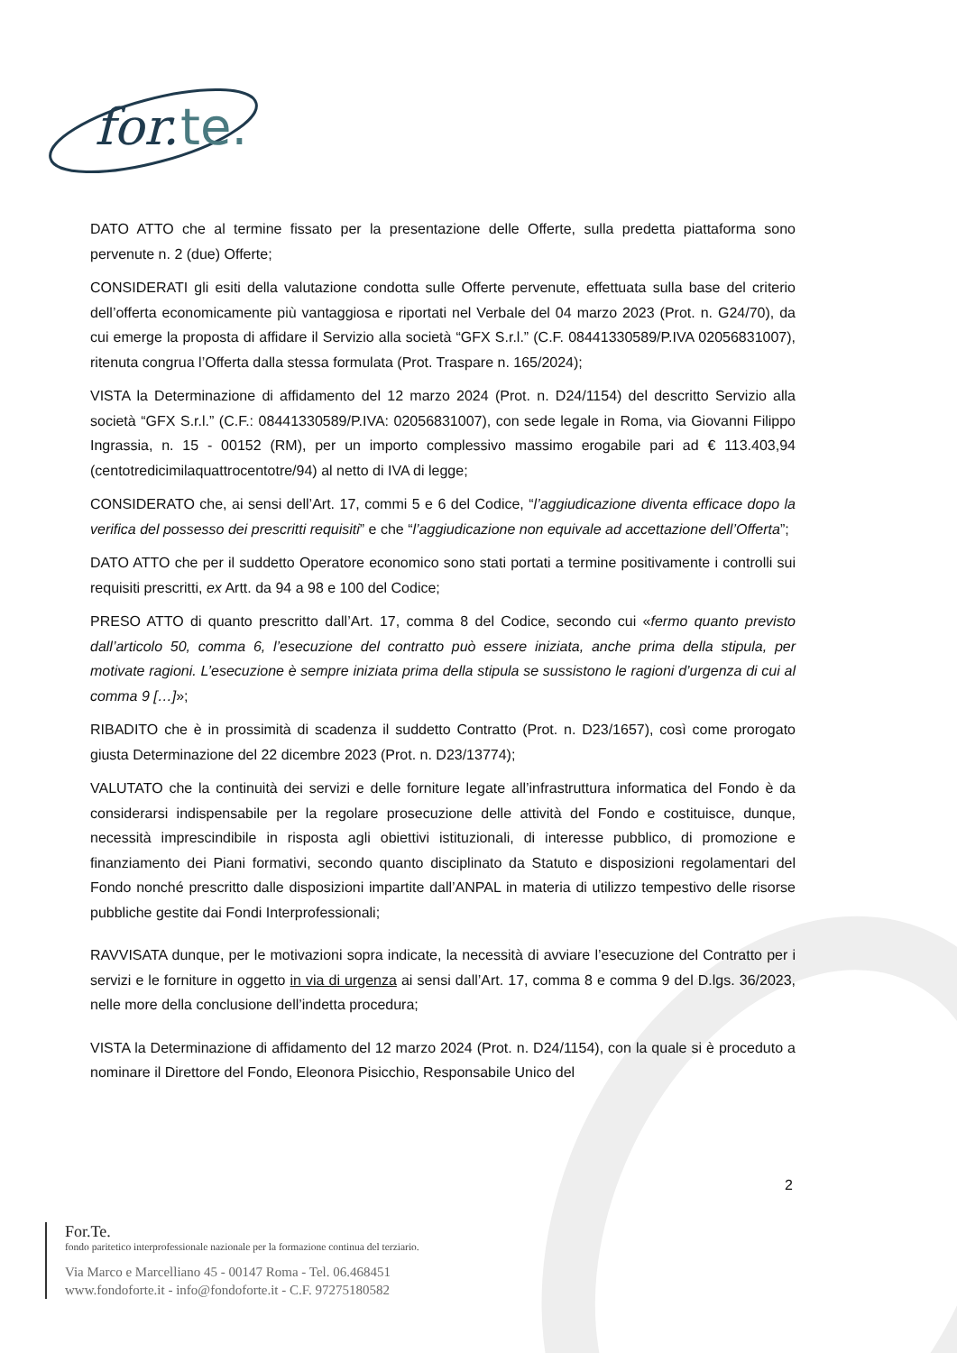for.
te.
DATO ATTO che al termine fissato per la presentazione delle Offerte, sulla predetta piattaforma sono pervenute n. 2 (due) Offerte;
CONSIDERATI gli esiti della valutazione condotta sulle Offerte pervenute, effettuata sulla base del criterio dell’offerta economicamente più vantaggiosa e riportati nel Verbale del 04 marzo 2023 (Prot. n. G24/70), da cui emerge la proposta di affidare il Servizio alla società “GFX S.r.l.” (C.F. 08441330589/P.IVA 02056831007), ritenuta congrua l’Offerta dalla stessa formulata (Prot. Traspare n. 165/2024);
VISTA la Determinazione di affidamento del 12 marzo 2024 (Prot. n. D24/1154) del descritto Servizio alla società “GFX S.r.l.” (C.F.: 08441330589/P.IVA: 02056831007), con sede legale in Roma, via Giovanni Filippo Ingrassia, n. 15 - 00152 (RM), per un importo complessivo massimo erogabile pari ad € 113.403,94 (centotredicimilaquattrocentotre/94) al netto di IVA di legge;
CONSIDERATO che, ai sensi dell’Art. 17, commi 5 e 6 del Codice, “l’aggiudicazione diventa efficace dopo la verifica del possesso dei prescritti requisiti” e che “l’aggiudicazione non equivale ad accettazione dell’Offerta”;
DATO ATTO che per il suddetto Operatore economico sono stati portati a termine positivamente i controlli sui requisiti prescritti, ex Artt. da 94 a 98 e 100 del Codice;
PRESO ATTO di quanto prescritto dall’Art. 17, comma 8 del Codice, secondo cui «fermo quanto previsto dall’articolo 50, comma 6, l’esecuzione del contratto può essere iniziata, anche prima della stipula, per motivate ragioni. L’esecuzione è sempre iniziata prima della stipula se sussistono le ragioni d’urgenza di cui al comma 9 […]»;
RIBADITO che è in prossimità di scadenza il suddetto Contratto (Prot. n. D23/1657), così come prorogato giusta Determinazione del 22 dicembre 2023 (Prot. n. D23/13774);
VALUTATO che la continuità dei servizi e delle forniture legate all’infrastruttura informatica del Fondo è da considerarsi indispensabile per la regolare prosecuzione delle attività del Fondo e costituisce, dunque, necessità imprescindibile in risposta agli obiettivi istituzionali, di interesse pubblico, di promozione e finanziamento dei Piani formativi, secondo quanto disciplinato da Statuto e disposizioni regolamentari del Fondo nonché prescritto dalle disposizioni impartite dall’ANPAL in materia di utilizzo tempestivo delle risorse pubbliche gestite dai Fondi Interprofessionali;
RAVVISATA dunque, per le motivazioni sopra indicate, la necessità di avviare l’esecuzione del Contratto per i servizi e le forniture in oggetto in via di urgenza ai sensi dall’Art. 17, comma 8 e comma 9 del D.lgs. 36/2023, nelle more della conclusione dell’indetta procedura;
VISTA la Determinazione di affidamento del 12 marzo 2024 (Prot. n. D24/1154), con la quale si è proceduto a nominare il Direttore del Fondo, Eleonora Pisicchio, Responsabile Unico del
2
For.Te.
fondo paritetico interprofessionale nazionale per la formazione continua del terziario.
Via Marco e Marcelliano 45 - 00147 Roma - Tel. 06.468451
www.fondoforte.it - info@fondoforte.it - C.F. 97275180582